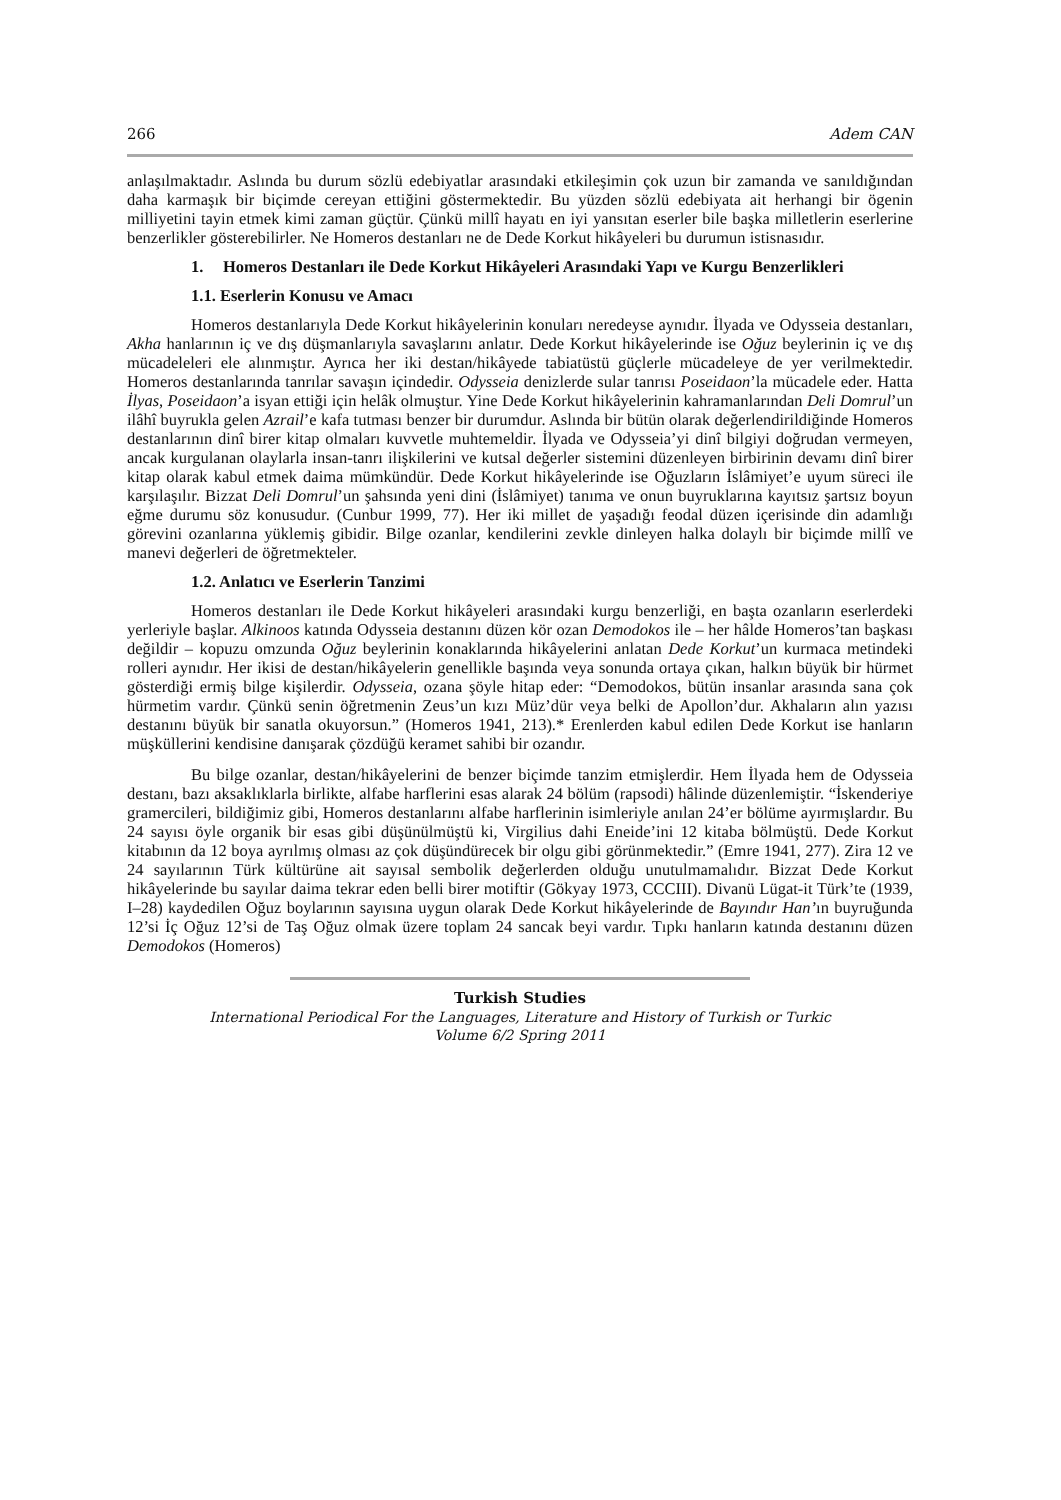266 Adem CAN
anlaşılmaktadır. Aslında bu durum sözlü edebiyatlar arasındaki etkileşimin çok uzun bir zamanda ve sanıldığından daha karmaşık bir biçimde cereyan ettiğini göstermektedir. Bu yüzden sözlü edebiyata ait herhangi bir ögenin milliyetini tayin etmek kimi zaman güçtür. Çünkü millî hayatı en iyi yansıtan eserler bile başka milletlerin eserlerine benzerlikler gösterebilirler. Ne Homeros destanları ne de Dede Korkut hikâyeleri bu durumun istisnasıdır.
1. Homeros Destanları ile Dede Korkut Hikâyeleri Arasındaki Yapı ve Kurgu Benzerlikleri
1.1. Eserlerin Konusu ve Amacı
Homeros destanlarıyla Dede Korkut hikâyelerinin konuları neredeyse aynıdır. İlyada ve Odysseia destanları, Akha hanlarının iç ve dış düşmanlarıyla savaşlarını anlatır. Dede Korkut hikâyelerinde ise Oğuz beylerinin iç ve dış mücadeleleri ele alınmıştır. Ayrıca her iki destan/hikâyede tabiatüstü güçlerle mücadeleye de yer verilmektedir. Homeros destanlarında tanrılar savaşın içindedir. Odysseia denizlerde sular tanrısı Poseidaon’la mücadele eder. Hatta İlyas, Poseidaon’a isyan ettiği için helâk olmuştur. Yine Dede Korkut hikâyelerinin kahramanlarından Deli Domrul’un ilâhî buyrukla gelen Azrail’e kafa tutması benzer bir durumdur. Aslında bir bütün olarak değerlendirildiğinde Homeros destanlarının dinî birer kitap olmaları kuvvetle muhtemeldir. İlyada ve Odysseia’yi dinî bilgiyi doğrudan vermeyen, ancak kurgulanan olaylarla insan-tanrı ilişkilerini ve kutsal değerler sistemini düzenleyen birbirinin devamı dinî birer kitap olarak kabul etmek daima mümkündür. Dede Korkut hikâyelerinde ise Oğuzların İslâmiyet’e uyum süreci ile karşılaşılır. Bizzat Deli Domrul’un şahsında yeni dini (İslâmiyet) tanıma ve onun buyruklarına kayıtsız şartsız boyun eğme durumu söz konusudur. (Cunbur 1999, 77). Her iki millet de yaşadığı feodal düzen içerisinde din adamlığı görevini ozanlarına yüklemiş gibidir. Bilge ozanlar, kendilerini zevkle dinleyen halka dolaylı bir biçimde millî ve manevi değerleri de öğretmekteler.
1.2. Anlatıcı ve Eserlerin Tanzimi
Homeros destanları ile Dede Korkut hikâyeleri arasındaki kurgu benzerliği, en başta ozanların eserlerdeki yerleriyle başlar. Alkinoos katında Odysseia destanını düzen kör ozan Demodokos ile – her hâlde Homeros’tan başkası değildir – kopuzu omzunda Oğuz beylerinin konaklarında hikâyelerini anlatan Dede Korkut’un kurmaca metindeki rolleri aynıdır. Her ikisi de destan/hikâyelerin genellikle başında veya sonunda ortaya çıkan, halkın büyük bir hürmet gösterdiği ermiş bilge kişilerdir. Odysseia, ozana şöyle hitap eder: “Demodokos, bütün insanlar arasında sana çok hürmetim vardır. Çünkü senin öğretmenin Zeus’un kızı Müz’dür veya belki de Apollon’dur. Akhaların alın yazısı destanını büyük bir sanatla okuyorsun.” (Homeros 1941, 213).* Erenlerden kabul edilen Dede Korkut ise hanların müşküllerini kendisine danışarak çözdüğü keramet sahibi bir ozandır.
Bu bilge ozanlar, destan/hikâyelerini de benzer biçimde tanzim etmişlerdir. Hem İlyada hem de Odysseia destanı, bazı aksaklıklarla birlikte, alfabe harflerini esas alarak 24 bölüm (rapsodi) hâlinde düzenlemiştir. “İskenderiye gramercileri, bildiğimiz gibi, Homeros destanlarını alfabe harflerinin isimleriyle anılan 24’er bölüme ayırmışlardır. Bu 24 sayısı öyle organik bir esas gibi düşünülmüştü ki, Virgilius dahi Eneide’ini 12 kitaba bölmüştü. Dede Korkut kitabının da 12 boya ayrılmış olması az çok düşündürecek bir olgu gibi görünmektedir.” (Emre 1941, 277). Zira 12 ve 24 sayılarının Türk kültürüne ait sayısal sembolik değerlerden olduğu unutulmamalıdır. Bizzat Dede Korkut hikâyelerinde bu sayılar daima tekrar eden belli birer motiftir (Gökyay 1973, CCCIII). Divanü Lügat-it Türk’te (1939, I–28) kaydedilen Oğuz boylarının sayısına uygun olarak Dede Korkut hikâyelerinde de Bayındır Han’ın buyruğunda 12’si İç Oğuz 12’si de Taş Oğuz olmak üzere toplam 24 sancak beyi vardır. Tıpkı hanların katında destanını düzen Demodokos (Homeros)
Turkish Studies
International Periodical For the Languages, Literature and History of Turkish or Turkic
Volume 6/2 Spring 2011